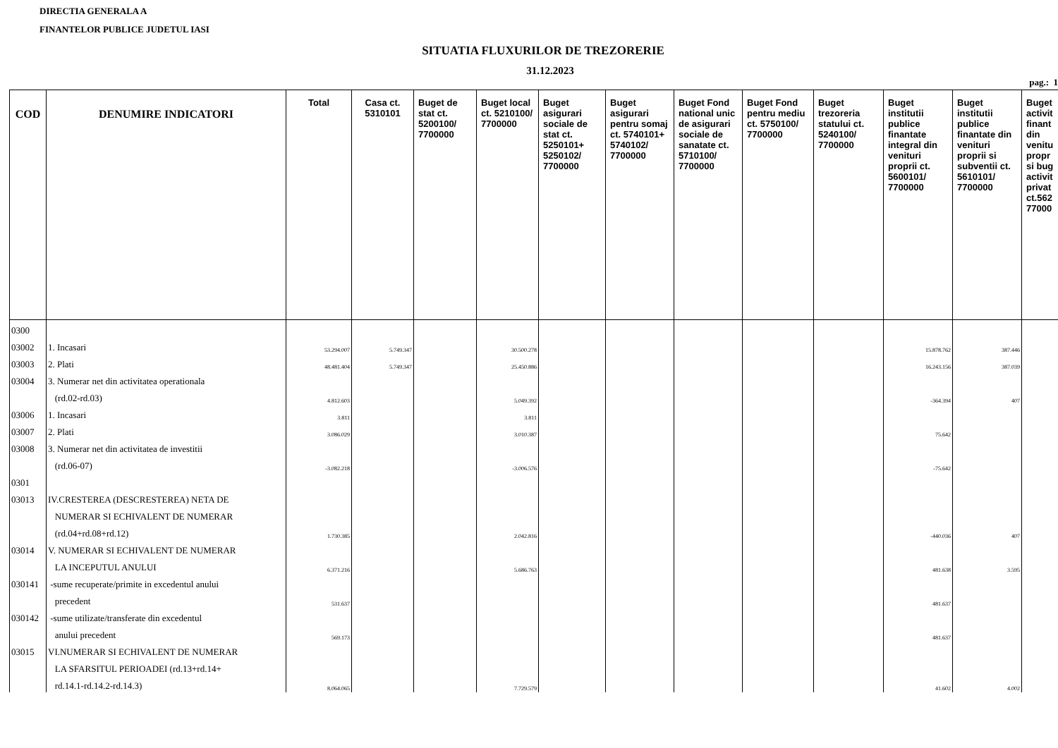DIRECTIA GENERALA A
FINANTELOR PUBLICE JUDETUL IASI
SITUATIA FLUXURILOR DE TREZORERIE
31.12.2023
pag.: 1
| COD | DENUMIRE INDICATORI | Total | Casa ct. 5310101 | Buget de stat ct. 5200100/ 7700000 | Buget local ct. 5210100/ 7700000 | Buget asigurari sociale de stat ct. 5250101+ 5250102/ 7700000 | Buget asigurari pentru somaj ct. 5740101+ 5740102/ 7700000 | Buget Fond national unic de asigurari sociale de sanatate ct. 5710100/ 7700000 | Buget Fond pentru mediu ct. 5750100/ 7700000 | Buget trezoreria statului ct. 5240100/ 7700000 | Buget institutii publice finantate integral din venituri proprii ct. 5600101/ 7700000 | Buget institutii publice finantate din venituri proprii si subventii ct. 5610101/ 7700000 | Buget activit finant din venitu propr si bug activit privat ct.562 77000 |
| --- | --- | --- | --- | --- | --- | --- | --- | --- | --- | --- | --- | --- | --- |
| 0300 | | | | | | | | | | | | | |
| 03002 | 1. Incasari | 53.294.007 | 5.749.347 | | 30.500.278 | | | | | | 15.878.762 | 387.446 | |
| 03003 | 2. Plati | 48.481.404 | 5.749.347 | | 25.450.886 | | | | | | 16.243.156 | 387.039 | |
| 03004 | 3. Numerar net din activitatea operationala | | | | | | | | | | | | |
| | (rd.02-rd.03) | 4.812.603 | | | 5.049.392 | | | | | | -364.394 | 407 | |
| 03006 | 1. Incasari | 3.811 | | | 3.811 | | | | | | | | |
| 03007 | 2. Plati | 3.086.029 | | | 3.010.387 | | | | | | 75.642 | | |
| 03008 | 3. Numerar net din activitatea de investitii | | | | | | | | | | | | |
| | (rd.06-07) | -3.082.218 | | | -3.006.576 | | | | | | -75.642 | | |
| 0301 | | | | | | | | | | | | | |
| 03013 | IV.CRESTEREA (DESCRESTEREA) NETA DE | | | | | | | | | | | | |
| | NUMERAR SI ECHIVALENT DE NUMERAR | | | | | | | | | | | | |
| | (rd.04+rd.08+rd.12) | 1.730.385 | | | 2.042.816 | | | | | | -440.036 | 407 | |
| 03014 | V. NUMERAR SI ECHIVALENT DE NUMERAR | | | | | | | | | | | | |
| | LA INCEPUTUL ANULUI | 6.371.216 | | | 5.686.763 | | | | | | 481.638 | 3.595 | |
| 030141 | -sume recuperate/primite in excedentul anului | | | | | | | | | | | | |
| | precedent | 531.637 | | | | | | | | | 481.637 | | |
| 030142 | -sume utilizate/transferate din excedentul | | | | | | | | | | | | |
| | anului precedent | 569.173 | | | | | | | | | 481.637 | | |
| 03015 | VI.NUMERAR SI ECHIVALENT DE NUMERAR | | | | | | | | | | | | |
| | LA SFARSITUL PERIOADEI (rd.13+rd.14+ | | | | | | | | | | | | |
| | rd.14.1-rd.14.2-rd.14.3) | 8.064.065 | | | 7.729.579 | | | | | | 41.602 | 4.002 | |